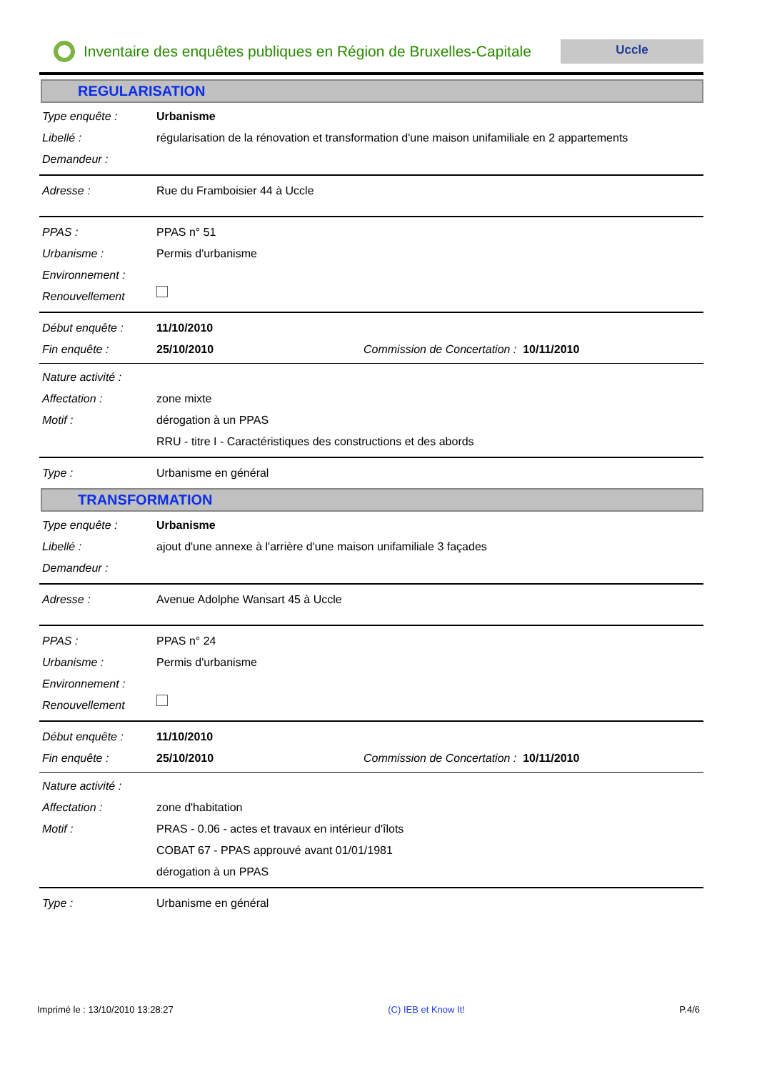Inventaire des enquêtes publiques en Région de Bruxelles-Capitale
Uccle
REGULARISATION
Type enquête : Urbanisme
Libellé : régularisation de la rénovation et transformation d'une maison unifamiliale en 2 appartements
Demandeur :
Adresse : Rue du Framboisier 44 à Uccle
PPAS : PPAS n° 51
Urbanisme : Permis d'urbanisme
Environnement :
Renouvellement
Début enquête : 11/10/2010
Fin enquête : 25/10/2010 Commission de Concertation : 10/11/2010
Nature activité :
Affectation : zone mixte
Motif : dérogation à un PPAS
RRU - titre I - Caractéristiques des constructions et des abords
Type : Urbanisme en général
TRANSFORMATION
Type enquête : Urbanisme
Libellé : ajout d'une annexe à l'arrière d'une maison unifamiliale 3 façades
Demandeur :
Adresse : Avenue Adolphe Wansart 45 à Uccle
PPAS : PPAS n° 24
Urbanisme : Permis d'urbanisme
Environnement :
Renouvellement
Début enquête : 11/10/2010
Fin enquête : 25/10/2010 Commission de Concertation : 10/11/2010
Nature activité :
Affectation : zone d'habitation
Motif : PRAS - 0.06 - actes et travaux en intérieur d'îlots
COBAT 67 - PPAS approuvé avant 01/01/1981
dérogation à un PPAS
Type : Urbanisme en général
Imprimé le : 13/10/2010 13:28:27 (C) IEB et Know It! P.4/6